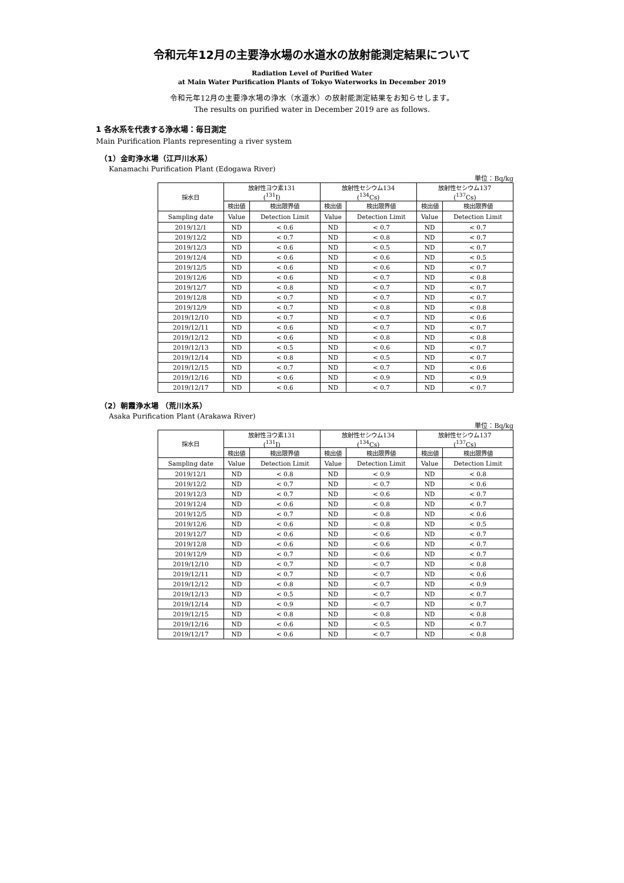令和元年12月の主要浄水場の水道水の放射能測定結果について
Radiation Level of Purified Water
at Main Water Purification Plants of Tokyo Waterworks in December 2019
令和元年12月の主要浄水場の浄水（水道水）の放射能測定結果をお知らせします。
The results on purified water in December 2019 are as follows.
1 各水系を代表する浄水場：毎日測定
Main Purification Plants representing a river system
（1）金町浄水場（江戸川水系）
Kanamachi Purification Plant (Edogawa River)
単位：Bq/kg
| 採水日 | 放射性ヨウ素131 (<sup>131</sup>I) | | 放射性セシウム134 (<sup>134</sup>Cs) | | 放射性セシウム137 (<sup>137</sup>Cs) | |
| --- | --- | --- | --- | --- | --- | --- |
| | 検出値 | 検出限界値 | 検出値 | 検出限界値 | 検出値 | 検出限界値 |
| Sampling date | Value | Detection Limit | Value | Detection Limit | Value | Detection Limit |
| 2019/12/1 | ND | < 0.6 | ND | < 0.7 | ND | < 0.7 |
| 2019/12/2 | ND | < 0.7 | ND | < 0.8 | ND | < 0.7 |
| 2019/12/3 | ND | < 0.6 | ND | < 0.5 | ND | < 0.7 |
| 2019/12/4 | ND | < 0.6 | ND | < 0.6 | ND | < 0.5 |
| 2019/12/5 | ND | < 0.6 | ND | < 0.6 | ND | < 0.7 |
| 2019/12/6 | ND | < 0.6 | ND | < 0.7 | ND | < 0.8 |
| 2019/12/7 | ND | < 0.8 | ND | < 0.7 | ND | < 0.7 |
| 2019/12/8 | ND | < 0.7 | ND | < 0.7 | ND | < 0.7 |
| 2019/12/9 | ND | < 0.7 | ND | < 0.8 | ND | < 0.8 |
| 2019/12/10 | ND | < 0.7 | ND | < 0.7 | ND | < 0.6 |
| 2019/12/11 | ND | < 0.6 | ND | < 0.7 | ND | < 0.7 |
| 2019/12/12 | ND | < 0.6 | ND | < 0.8 | ND | < 0.8 |
| 2019/12/13 | ND | < 0.5 | ND | < 0.6 | ND | < 0.7 |
| 2019/12/14 | ND | < 0.8 | ND | < 0.5 | ND | < 0.7 |
| 2019/12/15 | ND | < 0.7 | ND | < 0.7 | ND | < 0.6 |
| 2019/12/16 | ND | < 0.6 | ND | < 0.9 | ND | < 0.9 |
| 2019/12/17 | ND | < 0.6 | ND | < 0.7 | ND | < 0.7 |
（2）朝霞浄水場 （荒川水系）
Asaka Purification Plant (Arakawa River)
単位：Bq/kg
| 採水日 | 放射性ヨウ素131 (<sup>131</sup>I) | | 放射性セシウム134 (<sup>134</sup>Cs) | | 放射性セシウム137 (<sup>137</sup>Cs) | |
| --- | --- | --- | --- | --- | --- | --- |
| | 検出値 | 検出限界値 | 検出値 | 検出限界値 | 検出値 | 検出限界値 |
| Sampling date | Value | Detection Limit | Value | Detection Limit | Value | Detection Limit |
| 2019/12/1 | ND | < 0.8 | ND | < 0.9 | ND | < 0.8 |
| 2019/12/2 | ND | < 0.7 | ND | < 0.7 | ND | < 0.6 |
| 2019/12/3 | ND | < 0.7 | ND | < 0.6 | ND | < 0.7 |
| 2019/12/4 | ND | < 0.6 | ND | < 0.8 | ND | < 0.7 |
| 2019/12/5 | ND | < 0.7 | ND | < 0.8 | ND | < 0.6 |
| 2019/12/6 | ND | < 0.6 | ND | < 0.8 | ND | < 0.5 |
| 2019/12/7 | ND | < 0.6 | ND | < 0.6 | ND | < 0.7 |
| 2019/12/8 | ND | < 0.6 | ND | < 0.6 | ND | < 0.7 |
| 2019/12/9 | ND | < 0.7 | ND | < 0.6 | ND | < 0.7 |
| 2019/12/10 | ND | < 0.7 | ND | < 0.7 | ND | < 0.8 |
| 2019/12/11 | ND | < 0.7 | ND | < 0.7 | ND | < 0.6 |
| 2019/12/12 | ND | < 0.8 | ND | < 0.7 | ND | < 0.9 |
| 2019/12/13 | ND | < 0.5 | ND | < 0.7 | ND | < 0.7 |
| 2019/12/14 | ND | < 0.9 | ND | < 0.7 | ND | < 0.7 |
| 2019/12/15 | ND | < 0.8 | ND | < 0.8 | ND | < 0.8 |
| 2019/12/16 | ND | < 0.6 | ND | < 0.5 | ND | < 0.7 |
| 2019/12/17 | ND | < 0.6 | ND | < 0.7 | ND | < 0.8 |